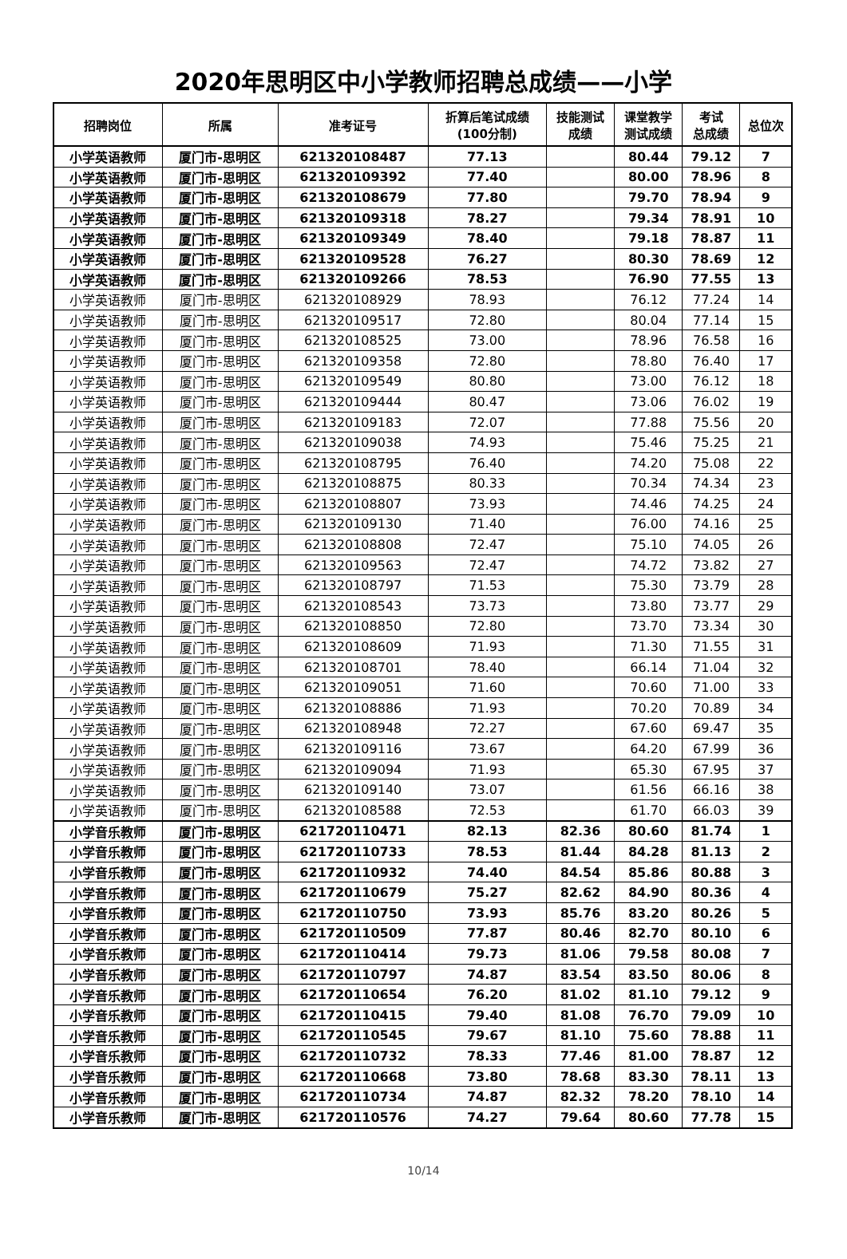2020年思明区中小学教师招聘总成绩——小学
| 招聘岗位 | 所属 | 准考证号 | 折算后笔试成绩 (100分制) | 技能测试 成绩 | 课堂教学 测试成绩 | 考试 总成绩 | 总位次 |
| --- | --- | --- | --- | --- | --- | --- | --- |
| 小学英语教师 | 厦门市-思明区 | 621320108487 | 77.13 | | 80.44 | 79.12 | 7 |
| 小学英语教师 | 厦门市-思明区 | 621320109392 | 77.40 | | 80.00 | 78.96 | 8 |
| 小学英语教师 | 厦门市-思明区 | 621320108679 | 77.80 | | 79.70 | 78.94 | 9 |
| 小学英语教师 | 厦门市-思明区 | 621320109318 | 78.27 | | 79.34 | 78.91 | 10 |
| 小学英语教师 | 厦门市-思明区 | 621320109349 | 78.40 | | 79.18 | 78.87 | 11 |
| 小学英语教师 | 厦门市-思明区 | 621320109528 | 76.27 | | 80.30 | 78.69 | 12 |
| 小学英语教师 | 厦门市-思明区 | 621320109266 | 78.53 | | 76.90 | 77.55 | 13 |
| 小学英语教师 | 厦门市-思明区 | 621320108929 | 78.93 | | 76.12 | 77.24 | 14 |
| 小学英语教师 | 厦门市-思明区 | 621320109517 | 72.80 | | 80.04 | 77.14 | 15 |
| 小学英语教师 | 厦门市-思明区 | 621320108525 | 73.00 | | 78.96 | 76.58 | 16 |
| 小学英语教师 | 厦门市-思明区 | 621320109358 | 72.80 | | 78.80 | 76.40 | 17 |
| 小学英语教师 | 厦门市-思明区 | 621320109549 | 80.80 | | 73.00 | 76.12 | 18 |
| 小学英语教师 | 厦门市-思明区 | 621320109444 | 80.47 | | 73.06 | 76.02 | 19 |
| 小学英语教师 | 厦门市-思明区 | 621320109183 | 72.07 | | 77.88 | 75.56 | 20 |
| 小学英语教师 | 厦门市-思明区 | 621320109038 | 74.93 | | 75.46 | 75.25 | 21 |
| 小学英语教师 | 厦门市-思明区 | 621320108795 | 76.40 | | 74.20 | 75.08 | 22 |
| 小学英语教师 | 厦门市-思明区 | 621320108875 | 80.33 | | 70.34 | 74.34 | 23 |
| 小学英语教师 | 厦门市-思明区 | 621320108807 | 73.93 | | 74.46 | 74.25 | 24 |
| 小学英语教师 | 厦门市-思明区 | 621320109130 | 71.40 | | 76.00 | 74.16 | 25 |
| 小学英语教师 | 厦门市-思明区 | 621320108808 | 72.47 | | 75.10 | 74.05 | 26 |
| 小学英语教师 | 厦门市-思明区 | 621320109563 | 72.47 | | 74.72 | 73.82 | 27 |
| 小学英语教师 | 厦门市-思明区 | 621320108797 | 71.53 | | 75.30 | 73.79 | 28 |
| 小学英语教师 | 厦门市-思明区 | 621320108543 | 73.73 | | 73.80 | 73.77 | 29 |
| 小学英语教师 | 厦门市-思明区 | 621320108850 | 72.80 | | 73.70 | 73.34 | 30 |
| 小学英语教师 | 厦门市-思明区 | 621320108609 | 71.93 | | 71.30 | 71.55 | 31 |
| 小学英语教师 | 厦门市-思明区 | 621320108701 | 78.40 | | 66.14 | 71.04 | 32 |
| 小学英语教师 | 厦门市-思明区 | 621320109051 | 71.60 | | 70.60 | 71.00 | 33 |
| 小学英语教师 | 厦门市-思明区 | 621320108886 | 71.93 | | 70.20 | 70.89 | 34 |
| 小学英语教师 | 厦门市-思明区 | 621320108948 | 72.27 | | 67.60 | 69.47 | 35 |
| 小学英语教师 | 厦门市-思明区 | 621320109116 | 73.67 | | 64.20 | 67.99 | 36 |
| 小学英语教师 | 厦门市-思明区 | 621320109094 | 71.93 | | 65.30 | 67.95 | 37 |
| 小学英语教师 | 厦门市-思明区 | 621320109140 | 73.07 | | 61.56 | 66.16 | 38 |
| 小学英语教师 | 厦门市-思明区 | 621320108588 | 72.53 | | 61.70 | 66.03 | 39 |
| 小学音乐教师 | 厦门市-思明区 | 621720110471 | 82.13 | 82.36 | 80.60 | 81.74 | 1 |
| 小学音乐教师 | 厦门市-思明区 | 621720110733 | 78.53 | 81.44 | 84.28 | 81.13 | 2 |
| 小学音乐教师 | 厦门市-思明区 | 621720110932 | 74.40 | 84.54 | 85.86 | 80.88 | 3 |
| 小学音乐教师 | 厦门市-思明区 | 621720110679 | 75.27 | 82.62 | 84.90 | 80.36 | 4 |
| 小学音乐教师 | 厦门市-思明区 | 621720110750 | 73.93 | 85.76 | 83.20 | 80.26 | 5 |
| 小学音乐教师 | 厦门市-思明区 | 621720110509 | 77.87 | 80.46 | 82.70 | 80.10 | 6 |
| 小学音乐教师 | 厦门市-思明区 | 621720110414 | 79.73 | 81.06 | 79.58 | 80.08 | 7 |
| 小学音乐教师 | 厦门市-思明区 | 621720110797 | 74.87 | 83.54 | 83.50 | 80.06 | 8 |
| 小学音乐教师 | 厦门市-思明区 | 621720110654 | 76.20 | 81.02 | 81.10 | 79.12 | 9 |
| 小学音乐教师 | 厦门市-思明区 | 621720110415 | 79.40 | 81.08 | 76.70 | 79.09 | 10 |
| 小学音乐教师 | 厦门市-思明区 | 621720110545 | 79.67 | 81.10 | 75.60 | 78.88 | 11 |
| 小学音乐教师 | 厦门市-思明区 | 621720110732 | 78.33 | 77.46 | 81.00 | 78.87 | 12 |
| 小学音乐教师 | 厦门市-思明区 | 621720110668 | 73.80 | 78.68 | 83.30 | 78.11 | 13 |
| 小学音乐教师 | 厦门市-思明区 | 621720110734 | 74.87 | 82.32 | 78.20 | 78.10 | 14 |
| 小学音乐教师 | 厦门市-思明区 | 621720110576 | 74.27 | 79.64 | 80.60 | 77.78 | 15 |
10/14